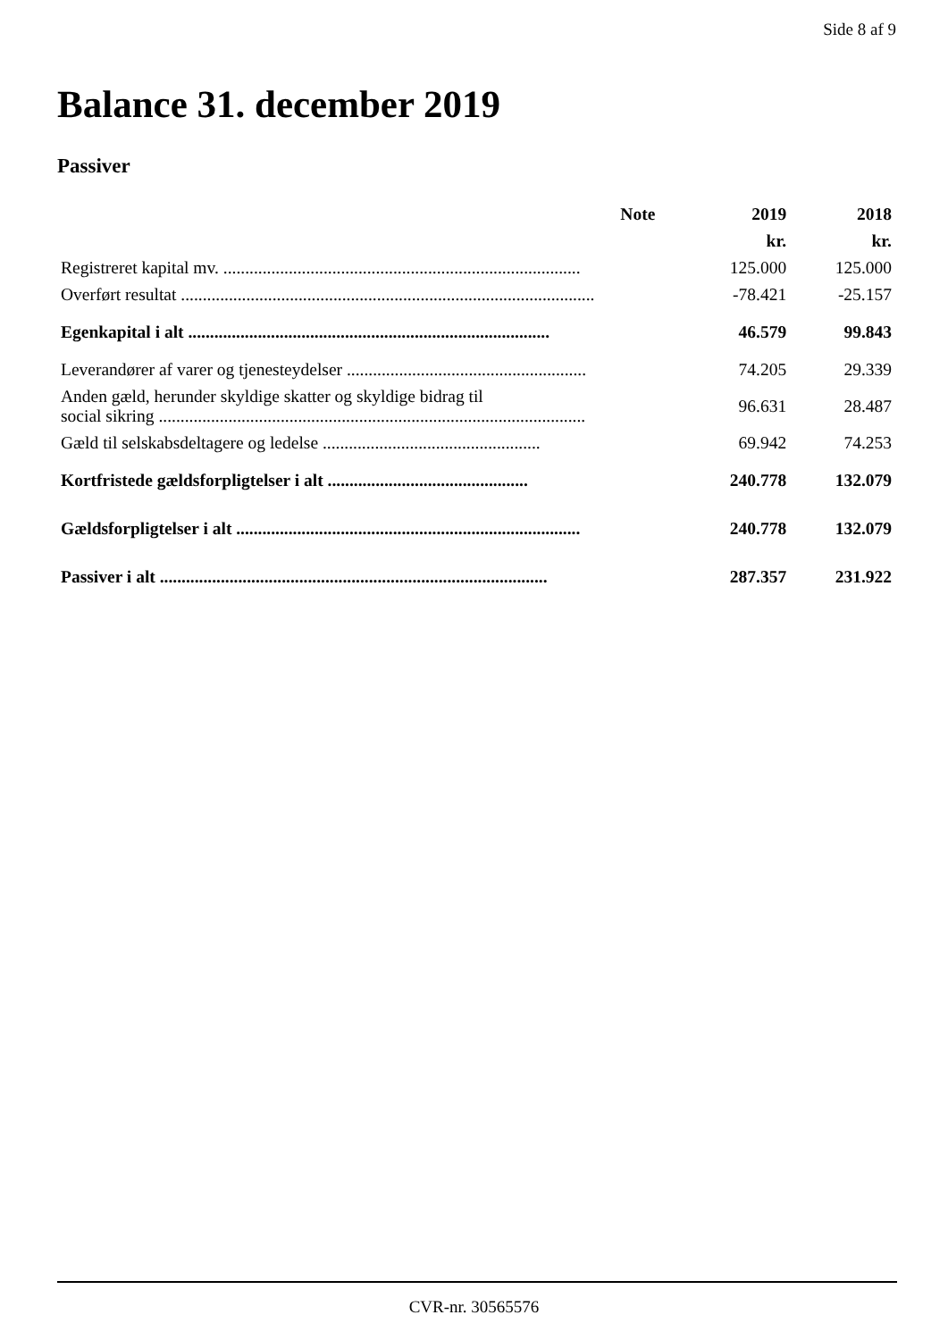Side 8 af 9
Balance 31. december 2019
Passiver
| | Note | 2019 | 2018 |
| --- | --- | --- | --- |
| | | kr. | kr. |
| Registreret kapital mv. .................................................................................. | | 125.000 | 125.000 |
| Overført resultat ............................................................................................... | | -78.421 | -25.157 |
| Egenkapital i alt ................................................................................... | | 46.579 | 99.843 |
| Leverandører af varer og tjenesteydelser ....................................................... | | 74.205 | 29.339 |
| Anden gæld, herunder skyldige skatter og skyldige bidrag til social sikring .................................................................................................. | | 96.631 | 28.487 |
| Gæld til selskabsdeltagere og ledelse .................................................. | | 69.942 | 74.253 |
| Kortfristede gældsforpligtelser i alt .............................................. | | 240.778 | 132.079 |
| Gældsforpligtelser i alt ............................................................................... | | 240.778 | 132.079 |
| Passiver i alt ......................................................................................... | | 287.357 | 231.922 |
CVR-nr. 30565576